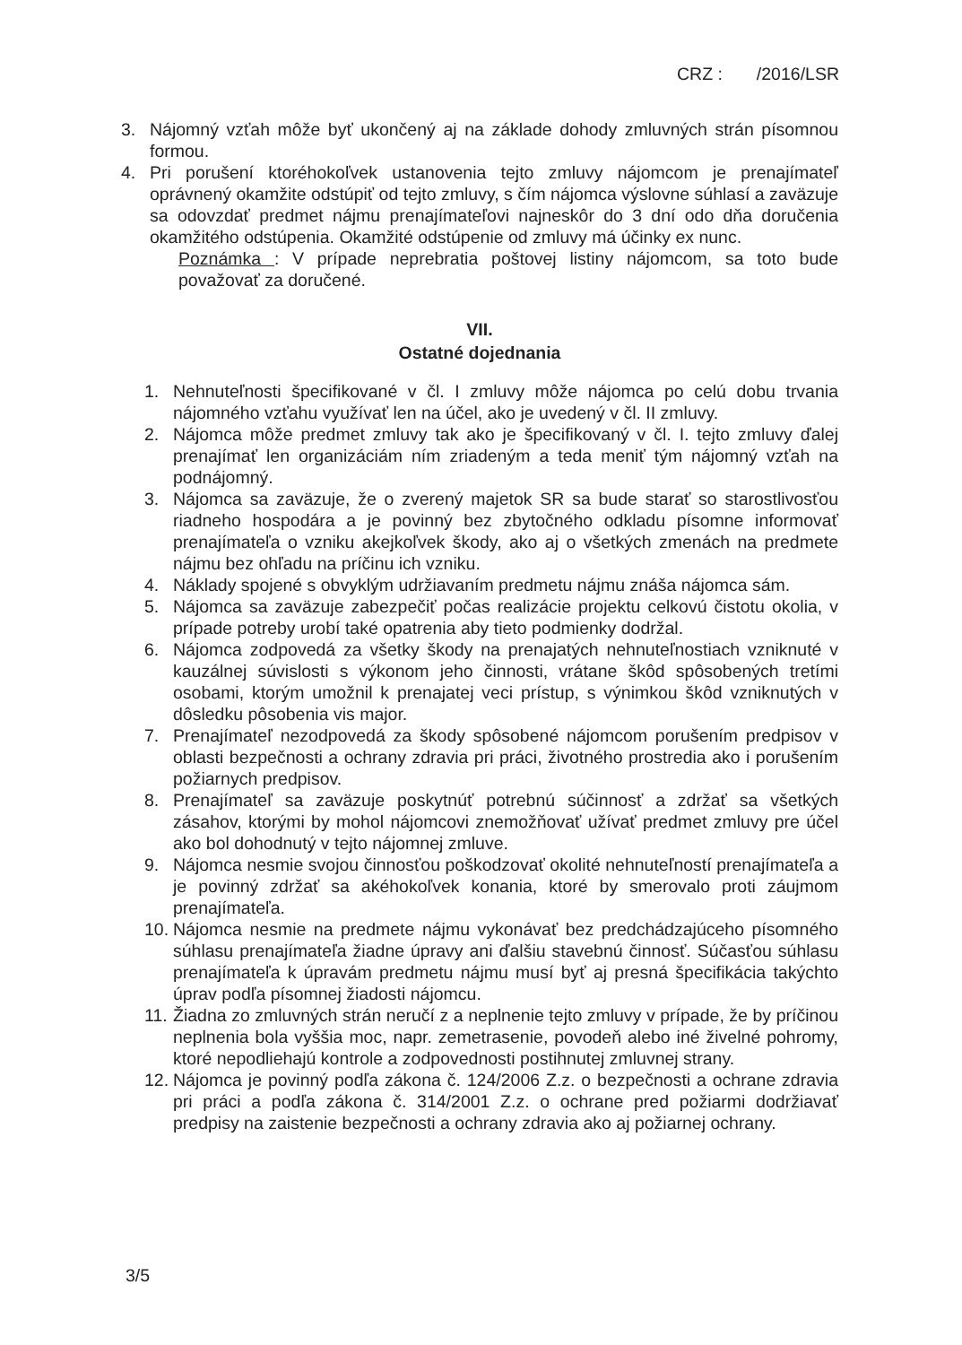CRZ : /2016/LSR
3. Nájomný vzťah môže byť ukončený aj na základe dohody zmluvných strán písomnou formou.
4. Pri porušení ktoréhokoľvek ustanovenia tejto zmluvy nájomcom je prenajímateľ oprávnený okamžite odstúpiť od tejto zmluvy, s čím nájomca výslovne súhlasí a zaväzuje sa odovzdať predmet nájmu prenajímateľovi najneskôr do 3 dní odo dňa doručenia okamžitého odstúpenia. Okamžité odstúpenie od zmluvy má účinky ex nunc.
Poznámka : V prípade neprebratia poštovej listiny nájomcom, sa toto bude považovať za doručené.
VII.
Ostatné dojednania
1. Nehnuteľnosti špecifikované v čl. I zmluvy môže nájomca po celú dobu trvania nájomného vzťahu využívať len na účel, ako je uvedený v čl. II zmluvy.
2. Nájomca môže predmet zmluvy tak ako je špecifikovaný v čl. I. tejto zmluvy ďalej prenajímať len organizáciám ním zriadeným a teda meniť tým nájomný vzťah na podnájomný.
3. Nájomca sa zaväzuje, že o zverený majetok SR sa bude starať so starostlivosťou riadneho hospodára a je povinný bez zbytočného odkladu písomne informovať prenajímateľa o vzniku akejkoľvek škody, ako aj o všetkých zmenách na predmete nájmu bez ohľadu na príčinu ich vzniku.
4. Náklady spojené s obvyklým udržiavaním predmetu nájmu znáša nájomca sám.
5. Nájomca sa zaväzuje zabezpečiť počas realizácie projektu celkovú čistotu okolia, v prípade potreby urobí také opatrenia aby tieto podmienky dodržal.
6. Nájomca zodpovedá za všetky škody na prenajatých nehnuteľnostiach vzniknuté v kauzálnej súvislosti s výkonom jeho činnosti, vrátane škôd spôsobených tretími osobami, ktorým umožnil k prenajatej veci prístup, s výnimkou škôd vzniknutých v dôsledku pôsobenia vis major.
7. Prenajímateľ nezodpovedá za škody spôsobené nájomcom porušením predpisov v oblasti bezpečnosti a ochrany zdravia pri práci, životného prostredia ako i porušením požiarnych predpisov.
8. Prenajímateľ sa zaväzuje poskytnúť potrebnú súčinnosť a zdržať sa všetkých zásahov, ktorými by mohol nájomcovi znemožňovať užívať predmet zmluvy pre účel ako bol dohodnutý v tejto nájomnej zmluve.
9. Nájomca nesmie svojou činnosťou poškodzovať okolité nehnuteľností prenajímateľa a je povinný zdržať sa akéhokoľvek konania, ktoré by smerovalo proti záujmom prenajímateľa.
10. Nájomca nesmie na predmete nájmu vykonávať bez predchádzajúceho písomného súhlasu prenajímateľa žiadne úpravy ani ďalšiu stavebnú činnosť. Súčasťou súhlasu prenajímateľa k úpravám predmetu nájmu musí byť aj presná špecifikácia takýchto úprav podľa písomnej žiadosti nájomcu.
11. Žiadna zo zmluvných strán neručí z a neplnenie tejto zmluvy v prípade, že by príčinou neplnenia bola vyššia moc, napr. zemetrasenie, povodeň alebo iné živelné pohromy, ktoré nepodliehajú kontrole a zodpovednosti postihnutej zmluvnej strany.
12. Nájomca je povinný podľa zákona č. 124/2006 Z.z. o bezpečnosti a ochrane zdravia pri práci a podľa zákona č. 314/2001 Z.z. o ochrane pred požiarmi dodržiavať predpisy na zaistenie bezpečnosti a ochrany zdravia ako aj požiarnej ochrany.
3/5